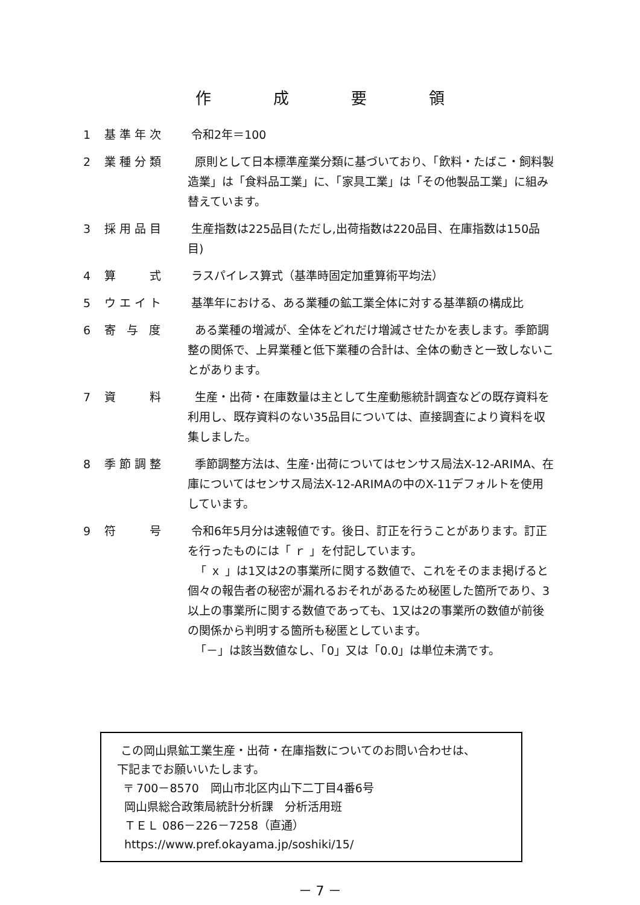作 成 要 領
1 基準年次 令和2年＝100
2 業種分類 原則として日本標準産業分類に基づいており、「飲料・たばこ・飼料製造業」は「食料品工業」に、「家具工業」は「その他製品工業」に組み替えています。
3 採用品目 生産指数は225品目(ただし,出荷指数は220品目、在庫指数は150品目)
4 算　　式 ラスパイレス算式（基準時固定加重算術平均法）
5 ウエイト 基準年における、ある業種の鉱工業全体に対する基準額の構成比
6 寄 与 度 ある業種の増減が、全体をどれだけ増減させたかを表します。季節調整の関係で、上昇業種と低下業種の合計は、全体の動きと一致しないことがあります。
7 資　　料 生産・出荷・在庫数量は主として生産動態統計調査などの既存資料を利用し、既存資料のない35品目については、直接調査により資料を収集しました。
8 季節調整 季節調整方法は、生産･出荷についてはセンサス局法X-12-ARIMA、在庫についてはセンサス局法X-12-ARIMAの中のX-11デフォルトを使用しています。
9 符　　号 令和6年5月分は速報値です。後日、訂正を行うことがあります。訂正を行ったものには「 ｒ 」を付記しています。
「 ｘ 」は1又は2の事業所に関する数値で、これをそのまま掲げると個々の報告者の秘密が漏れるおそれがあるため秘匿した箇所であり、3以上の事業所に関する数値であっても、1又は2の事業所の数値が前後の関係から判明する箇所も秘匿としています。
「－」は該当数値なし、「0」又は「0.0」は単位未満です。
この岡山県鉱工業生産・出荷・在庫指数についてのお問い合わせは、
下記までお願いいたします。
〒 700－8570　岡山市北区内山下二丁目4番6号
岡山県総合政策局統計分析課　分析活用班
ＴＥＬ 086－226－7258（直通）
https://www.pref.okayama.jp/soshiki/15/
－ 7 －